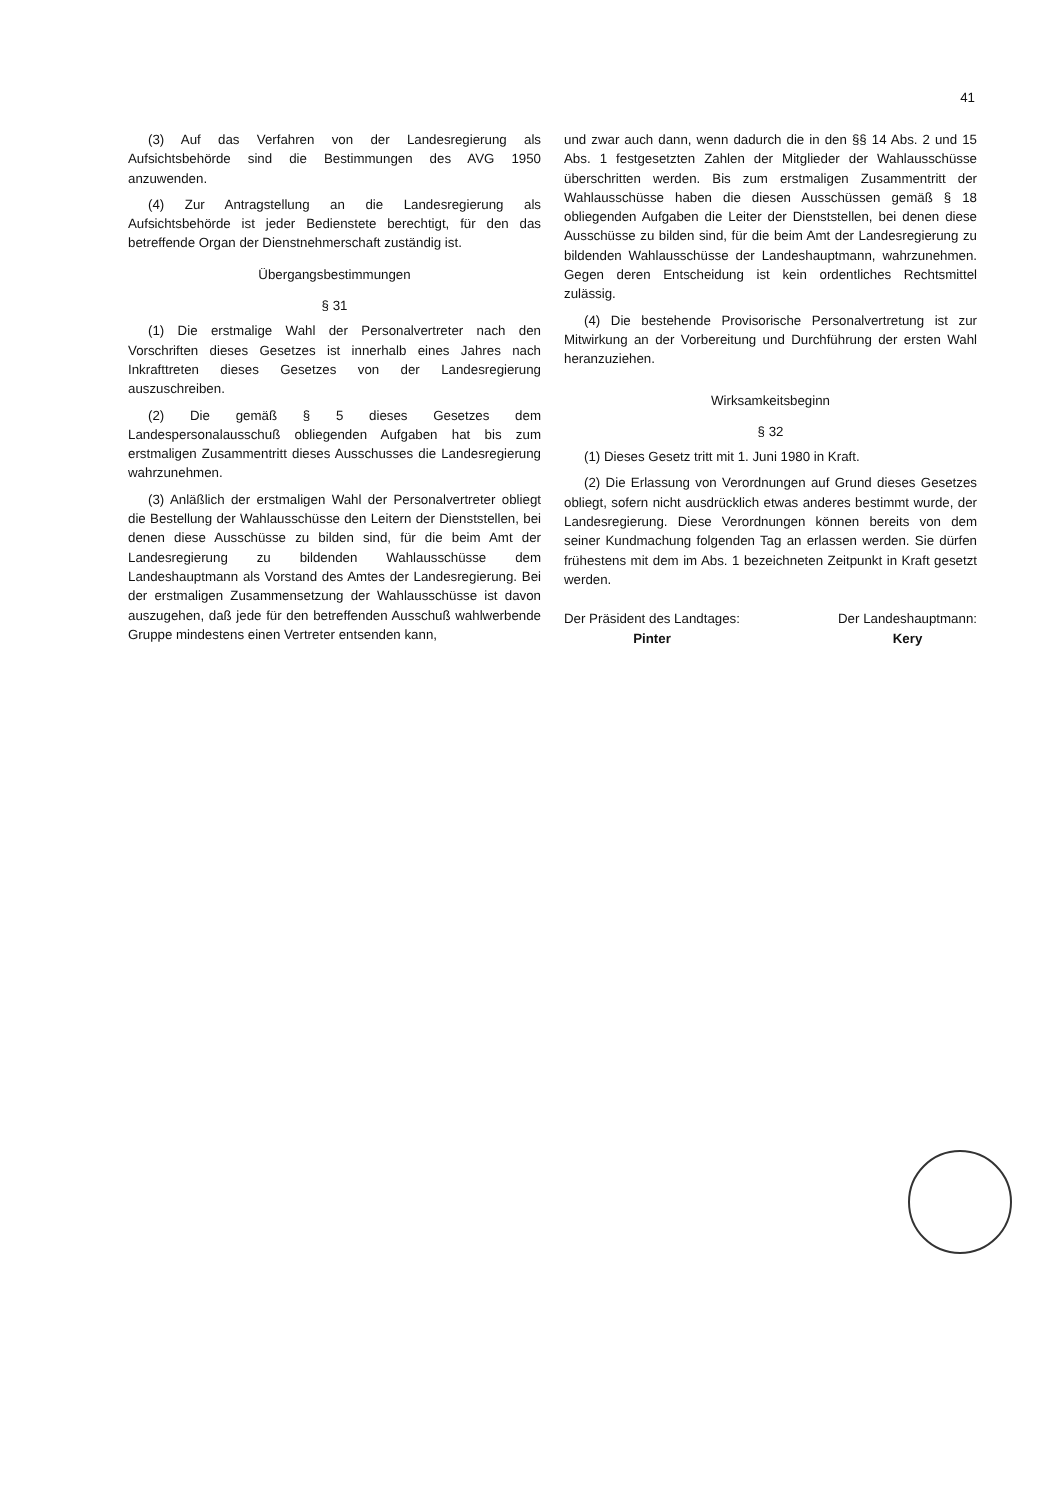41
(3) Auf das Verfahren von der Landesregierung als Aufsichtsbehörde sind die Bestimmungen des AVG 1950 anzuwenden.
(4) Zur Antragstellung an die Landesregierung als Aufsichtsbehörde ist jeder Bedienstete berechtigt, für den das betreffende Organ der Dienstnehmerschaft zuständig ist.
Übergangsbestimmungen
§ 31
(1) Die erstmalige Wahl der Personalvertreter nach den Vorschriften dieses Gesetzes ist innerhalb eines Jahres nach Inkrafttreten dieses Gesetzes von der Landesregierung auszuschreiben.
(2) Die gemäß § 5 dieses Gesetzes dem Landespersonalausschuß obliegenden Aufgaben hat bis zum erstmaligen Zusammentritt dieses Ausschusses die Landesregierung wahrzunehmen.
(3) Anläßlich der erstmaligen Wahl der Personalvertreter obliegt die Bestellung der Wahlausschüsse den Leitern der Dienststellen, bei denen diese Ausschüsse zu bilden sind, für die beim Amt der Landesregierung zu bildenden Wahlausschüsse dem Landeshauptmann als Vorstand des Amtes der Landesregierung. Bei der erstmaligen Zusammensetzung der Wahlausschüsse ist davon auszugehen, daß jede für den betreffenden Ausschuß wahlwerbende Gruppe mindestens einen Vertreter entsenden kann,
und zwar auch dann, wenn dadurch die in den §§ 14 Abs. 2 und 15 Abs. 1 festgesetzten Zahlen der Mitglieder der Wahlausschüsse überschritten werden. Bis zum erstmaligen Zusammentritt der Wahlausschüsse haben die diesen Ausschüssen gemäß § 18 obliegenden Aufgaben die Leiter der Dienststellen, bei denen diese Ausschüsse zu bilden sind, für die beim Amt der Landesregierung zu bildenden Wahlausschüsse der Landeshauptmann, wahrzunehmen. Gegen deren Entscheidung ist kein ordentliches Rechtsmittel zulässig.
(4) Die bestehende Provisorische Personalvertretung ist zur Mitwirkung an der Vorbereitung und Durchführung der ersten Wahl heranzuziehen.
Wirksamkeitsbeginn
§ 32
(1) Dieses Gesetz tritt mit 1. Juni 1980 in Kraft.
(2) Die Erlassung von Verordnungen auf Grund dieses Gesetzes obliegt, sofern nicht ausdrücklich etwas anderes bestimmt wurde, der Landesregierung. Diese Verordnungen können bereits von dem seiner Kundmachung folgenden Tag an erlassen werden. Sie dürfen frühestens mit dem im Abs. 1 bezeichneten Zeitpunkt in Kraft gesetzt werden.
Der Präsident des Landtages:
Pinter
Der Landeshauptmann:
Kery